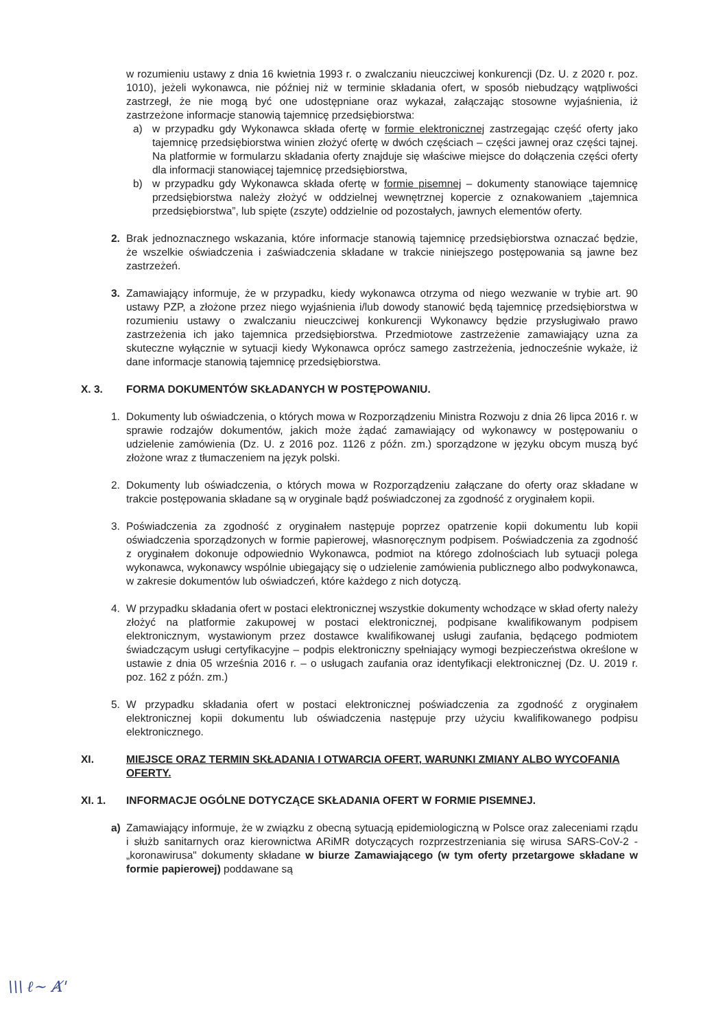w rozumieniu ustawy z dnia 16 kwietnia 1993 r. o zwalczaniu nieuczciwej konkurencji (Dz. U. z 2020 r. poz. 1010), jeżeli wykonawca, nie później niż w terminie składania ofert, w sposób niebudzący wątpliwości zastrzegł, że nie mogą być one udostępniane oraz wykazał, załączając stosowne wyjaśnienia, iż zastrzeżone informacje stanowią tajemnicę przedsiębiorstwa:
a) w przypadku gdy Wykonawca składa ofertę w formie elektronicznej zastrzegając część oferty jako tajemnicę przedsiębiorstwa winien złożyć ofertę w dwóch częściach – części jawnej oraz części tajnej. Na platformie w formularzu składania oferty znajduje się właściwe miejsce do dołączenia części oferty dla informacji stanowiącej tajemnicę przedsiębiorstwa,
b) w przypadku gdy Wykonawca składa ofertę w formie pisemnej – dokumenty stanowiące tajemnicę przedsiębiorstwa należy złożyć w oddzielnej wewnętrznej kopercie z oznakowaniem „tajemnica przedsiębiorstwa”, lub spięte (zszyte) oddzielnie od pozostałych, jawnych elementów oferty.
2. Brak jednoznacznego wskazania, które informacje stanowią tajemnicę przedsiębiorstwa oznaczać będzie, że wszelkie oświadczenia i zaświadczenia składane w trakcie niniejszego postępowania są jawne bez zastrzeżeń.
3. Zamawiający informuje, że w przypadku, kiedy wykonawca otrzyma od niego wezwanie w trybie art. 90 ustawy PZP, a złożone przez niego wyjaśnienia i/lub dowody stanowić będą tajemnicę przedsiębiorstwa w rozumieniu ustawy o zwalczaniu nieuczciwej konkurencji Wykonawcy będzie przysługiwało prawo zastrzeżenia ich jako tajemnica przedsiębiorstwa. Przedmiotowe zastrzeżenie zamawiający uzna za skuteczne wyłącznie w sytuacji kiedy Wykonawca oprócz samego zastrzeżenia, jednocześnie wykaże, iż dane informacje stanowią tajemnicę przedsiębiorstwa.
X. 3. FORMA DOKUMENTÓW SKŁADANYCH W POSTĘPOWANIU.
1. Dokumenty lub oświadczenia, o których mowa w Rozporządzeniu Ministra Rozwoju z dnia 26 lipca 2016 r. w sprawie rodzajów dokumentów, jakich może żądać zamawiający od wykonawcy w postępowaniu o udzielenie zamówienia (Dz. U. z 2016 poz. 1126 z późn. zm.) sporządzone w języku obcym muszą być złożone wraz z tłumaczeniem na język polski.
2. Dokumenty lub oświadczenia, o których mowa w Rozporządzeniu załączane do oferty oraz składane w trakcie postępowania składane są w oryginale bądź poświadczonej za zgodność z oryginałem kopii.
3. Poświadczenia za zgodność z oryginałem następuje poprzez opatrzenie kopii dokumentu lub kopii oświadczenia sporządzonych w formie papierowej, własnoręcznym podpisem. Poświadczenia za zgodność z oryginałem dokonuje odpowiednio Wykonawca, podmiot na którego zdolnościach lub sytuacji polega wykonawca, wykonawcy wspólnie ubiegający się o udzielenie zamówienia publicznego albo podwykonawca, w zakresie dokumentów lub oświadczeń, które każdego z nich dotyczą.
4. W przypadku składania ofert w postaci elektronicznej wszystkie dokumenty wchodzące w skład oferty należy złożyć na platformie zakupowej w postaci elektronicznej, podpisane kwalifikowanym podpisem elektronicznym, wystawionym przez dostawce kwalifikowanej usługi zaufania, będącego podmiotem świadczącym usługi certyfikacyjne – podpis elektroniczny spełniający wymogi bezpieczeństwa określone w ustawie z dnia 05 września 2016 r. – o usługach zaufania oraz identyfikacji elektronicznej (Dz. U. 2019 r. poz. 162 z późn. zm.)
5. W przypadku składania ofert w postaci elektronicznej poświadczenia za zgodność z oryginałem elektronicznej kopii dokumentu lub oświadczenia następuje przy użyciu kwalifikowanego podpisu elektronicznego.
XI. MIEJSCE ORAZ TERMIN SKŁADANIA I OTWARCIA OFERT, WARUNKI ZMIANY ALBO WYCOFANIA OFERTY.
XI. 1. INFORMACJE OGÓLNE DOTYCZĄCE SKŁADANIA OFERT W FORMIE PISEMNEJ.
a) Zamawiający informuje, że w związku z obecną sytuacją epidemiologiczną w Polsce oraz zaleceniami rządu i służb sanitarnych oraz kierownictwa ARiMR dotyczących rozprzestrzeniania się wirusa SARS-CoV-2 - „koronawirusa" dokumenty składane w biurze Zamawiającego (w tym oferty przetargowe składane w formie papierowej) poddawane są
\\\ ℓ~ Ⱥ'